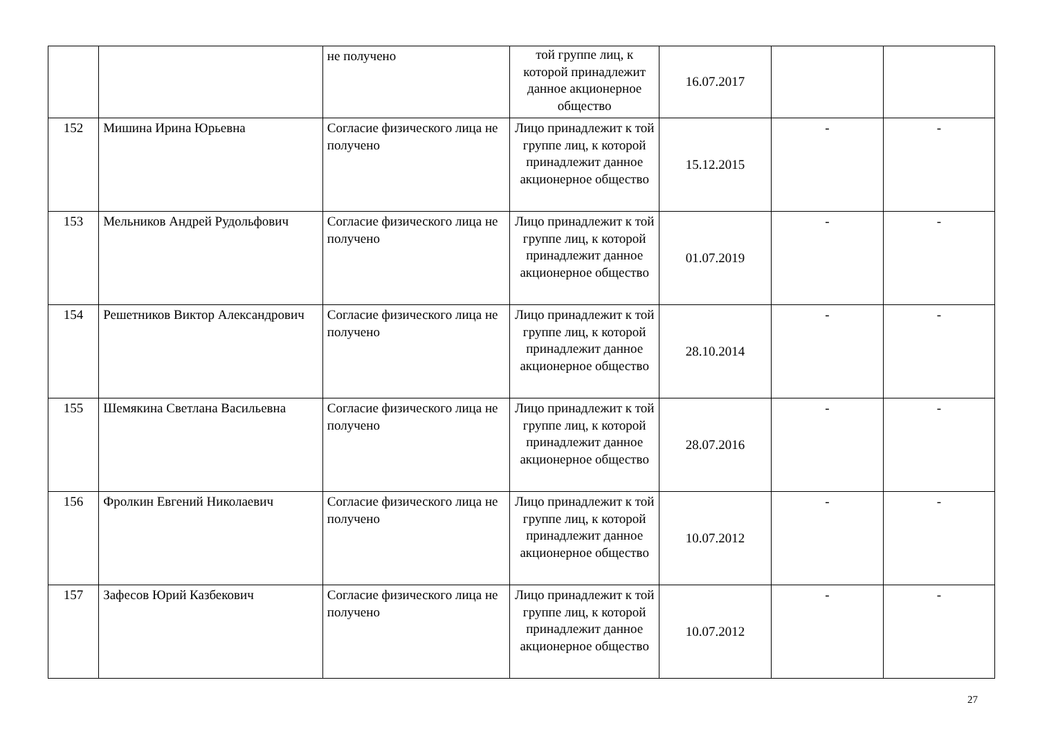| | | не получено | той группе лиц, к которой принадлежит данное акционерное общество | 16.07.2017 | | |
| 152 | Мишина Ирина Юрьевна | Согласие физического лица не получено | Лицо принадлежит к той группе лиц, к которой принадлежит данное акционерное общество | 15.12.2015 | - | - |
| 153 | Мельников Андрей Рудольфович | Согласие физического лица не получено | Лицо принадлежит к той группе лиц, к которой принадлежит данное акционерное общество | 01.07.2019 | - | - |
| 154 | Решетников Виктор Александрович | Согласие физического лица не получено | Лицо принадлежит к той группе лиц, к которой принадлежит данное акционерное общество | 28.10.2014 | - | - |
| 155 | Шемякина Светлана Васильевна | Согласие физического лица не получено | Лицо принадлежит к той группе лиц, к которой принадлежит данное акционерное общество | 28.07.2016 | - | - |
| 156 | Фролкин Евгений Николаевич | Согласие физического лица не получено | Лицо принадлежит к той группе лиц, к которой принадлежит данное акционерное общество | 10.07.2012 | - | - |
| 157 | Зафесов Юрий Казбекович | Согласие физического лица не получено | Лицо принадлежит к той группе лиц, к которой принадлежит данное акционерное общество | 10.07.2012 | - | - |
27